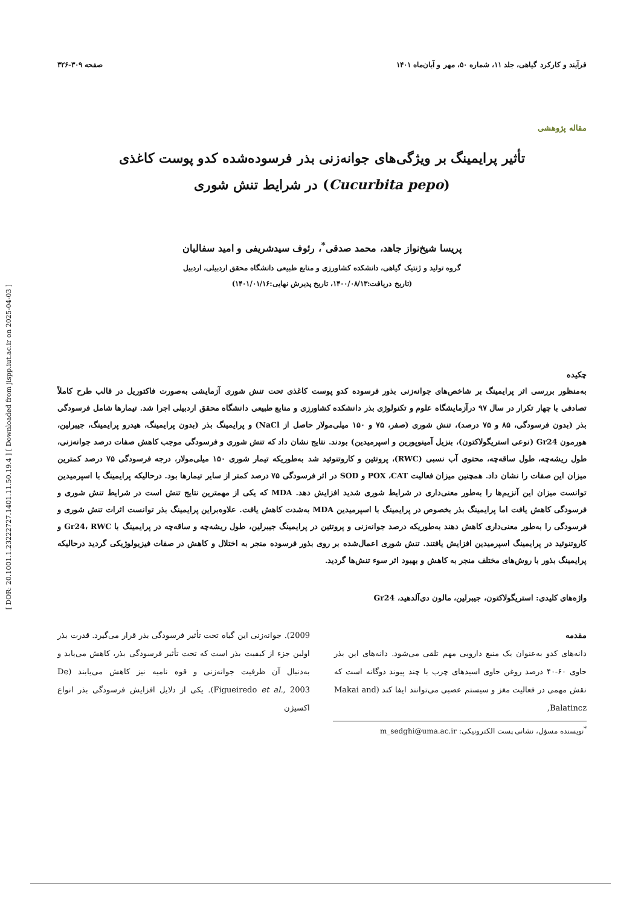[ DOR: 20.1001.1.23222727.1401.11.50.19.4 ] [ Downloaded from jispp.iut.ac.ir on 2025-04-03 ]
فرآیند و کارکرد گیاهی، جلد ۱۱، شماره ۵۰، مهر و آبان‌ماه ۱۴۰۱ صفحه ۳۰۹-۳۲۶
مقاله پژوهشی
تأثیر پرایمینگ بر ویژگی‌های جوانه‌زنی بذر فرسوده‌شده کدو پوست کاغذی (Cucurbita pepo) در شرایط تنش شوری
پریسا شیخ‌نواز جاهد، محمد صدقی<sup>*</sup>، رئوف سیدشریفی و امید سفالیان
گروه تولید و ژنتیک گیاهی، دانشکده کشاورزی و منابع طبیعی دانشگاه محقق اردبیلی، اردبیل
(تاریخ دریافت:۱۴۰۰/۰۸/۱۳، تاریخ پذیرش نهایی:۱۴۰۱/۰۱/۱۶)
چکیده
به‌منظور بررسی اثر پرایمینگ بر شاخص‌های جوانه‌زنی بذور فرسوده کدو پوست کاغذی تحت تنش شوری آزمایشی به‌صورت فاکتوریل در قالب طرح کاملاً تصادفی با چهار تکرار در سال ۹۷ درآزمایشگاه علوم و تکنولوژی بذر دانشکده کشاورزی و منابع طبیعی دانشگاه محقق اردبیلی اجرا شد. تیمارها شامل فرسودگی بذر (بدون فرسودگی، ۸۵ و ۷۵ درصد)، تنش شوری (صفر، ۷۵ و ۱۵۰ میلی‌مولار حاصل از NaCl) و پرایمینگ بذر (بدون پرایمینگ، هیدرو پرایمینگ، جیبرلین، هورمون Gr24 (نوعی استریگولاکتون)، بنزیل آمینوپورین و اسپرمیدین) بودند. نتایج نشان داد که تنش شوری و فرسودگی موجب کاهش صفات درصد جوانه‌زنی، طول ریشه‌چه، طول ساقه‌چه، محتوی آب نسبی (RWC)، پروتئین و کاروتنوئید شد به‌طوریکه تیمار شوری ۱۵۰ میلی‌مولار، درجه فرسودگی ۷۵ درصد کمترین میزان این صفات را نشان داد. همچنین میزان فعالیت POX ،CAT و SOD در اثر فرسودگی ۷۵ درصد کمتر از سایر تیمارها بود. درحالیکه پرایمینگ با اسپرمیدین توانست میزان این آنزیم‌ها را به‌طور معنی‌داری در شرایط شوری شدید افزایش دهد. MDA که یکی از مهمترین نتایج تنش است در شرایط تنش شوری و فرسودگی کاهش یافت اما پرایمینگ بذر بخصوص در پرایمینگ با اسپرمیدین MDA به‌شدت کاهش یافت. علاوه‌براین پرایمینگ بذر توانست اثرات تنش شوری و فرسودگی را به‌طور معنی‌داری کاهش دهند به‌طوریکه درصد جوانه‌زنی و پروتئین در پرایمینگ جیبرلین، طول ریشه‌چه و ساقه‌چه در پرایمینگ با Gr24، RWC و کاروتنوئید در پرایمینگ اسپرمیدین افزایش یافتند. تنش شوری اعمال‌شده بر روی بذور فرسوده منجر به اختلال و کاهش در صفات فیزیولوژیکی گردید درحالیکه پرایمینگ بذور با روش‌های مختلف منجر به کاهش و بهبود اثر سوء تنش‌ها گردید.
واژه‌های کلیدی: استریگولاکتون، جیبرلین، مالون دی‌آلدهید، Gr24
مقدمه
دانه‌های کدو به‌عنوان یک منبع دارویی مهم تلقی می‌شود. دانه‌های این بذر حاوی ۶۰-۴۰ درصد روغن حاوی اسیدهای چرب با چند پیوند دوگانه است که نقش مهمی در فعالیت مغز و سیستم عصبی می‌توانند ایفا کند (Makai and Balatincz,
2009). جوانه‌زنی این گیاه تحت تأثیر فرسودگی بذر قرار می‌گیرد. قدرت بذر اولین جزء از کیفیت بذر است که تحت تأثیر فرسودگی بذر، کاهش می‌یابد و به‌دنبال آن ظرفیت جوانه‌زنی و قوه نامیه نیز کاهش می‌یابند (De Figueiredo et al., 2003). یکی از دلایل افزایش فرسودگی بذر انواع اکسیژن
<sup>*</sup> نویسنده مسؤل، نشانی پست الکترونیکی: m_sedghi@uma.ac.ir